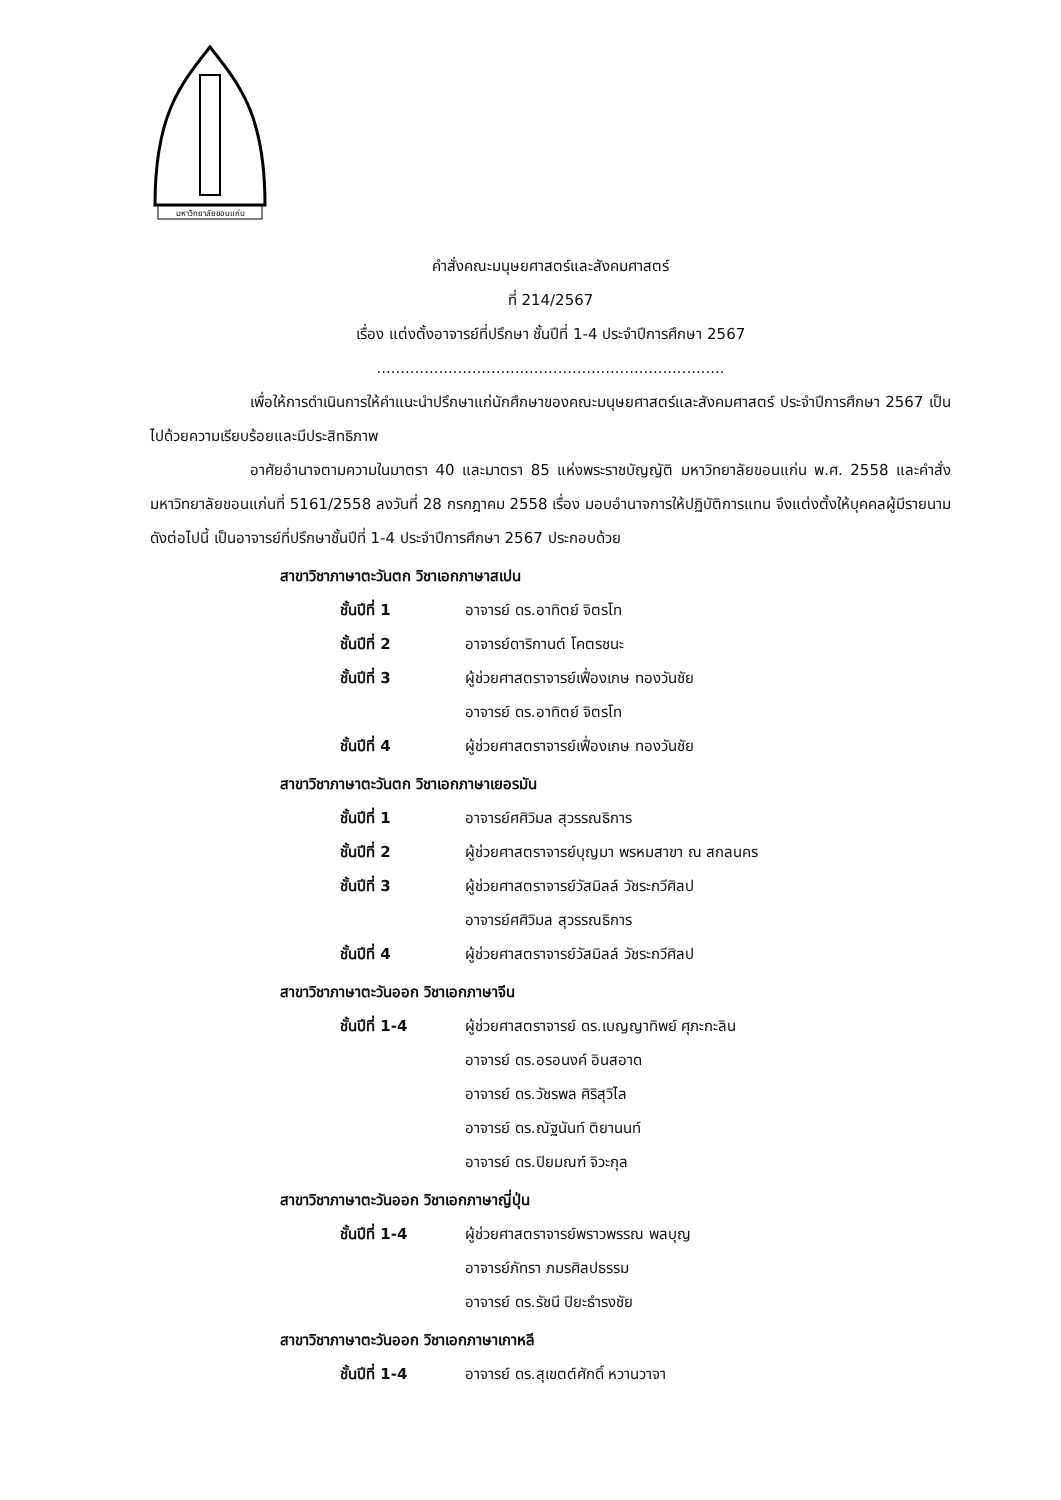มหาวิทยาลัยขอนแก่น
คำสั่งคณะมนุษยศาสตร์และสังคมศาสตร์
ที่ 214/2567
เรื่อง แต่งตั้งอาจารย์ที่ปรึกษา ชั้นปีที่ 1-4 ประจำปีการศึกษา 2567
.........................................................................
เพื่อให้การดำเนินการให้คำแนะนำปรึกษาแก่นักศึกษาของคณะมนุษยศาสตร์และสังคมศาสตร์ ประจำปีการศึกษา 2567 เป็นไปด้วยความเรียบร้อยและมีประสิทธิภาพ
อาศัยอำนาจตามความในมาตรา 40 และมาตรา 85 แห่งพระราชบัญญัติ มหาวิทยาลัยขอนแก่น พ.ศ. 2558 และคำสั่งมหาวิทยาลัยขอนแก่นที่ 5161/2558 ลงวันที่ 28 กรกฎาคม 2558 เรื่อง มอบอำนาจการให้ปฏิบัติการแทน จึงแต่งตั้งให้บุคคลผู้มีรายนามดังต่อไปนี้ เป็นอาจารย์ที่ปรึกษาชั้นปีที่ 1-4 ประจำปีการศึกษา 2567 ประกอบด้วย
สาขาวิชาภาษาตะวันตก วิชาเอกภาษาสเปน
ชั้นปีที่ 1 อาจารย์ ดร.อาทิตย์ จิตรโท
ชั้นปีที่ 2 อาจารย์ดาริกานต์ โคตรชนะ
ชั้นปีที่ 3 ผู้ช่วยศาสตราจารย์เฟื่องเกษ ทองวันชัย
อาจารย์ ดร.อาทิตย์ จิตรโท
ชั้นปีที่ 4 ผู้ช่วยศาสตราจารย์เฟื่องเกษ ทองวันชัย
สาขาวิชาภาษาตะวันตก วิชาเอกภาษาเยอรมัน
ชั้นปีที่ 1 อาจารย์ศศิวิมล สุวรรณธิการ
ชั้นปีที่ 2 ผู้ช่วยศาสตราจารย์บุญมา พรหมสาขา ณ สกลนคร
ชั้นปีที่ 3 ผู้ช่วยศาสตราจารย์วัสมิลล์ วัชระกวีศิลป
อาจารย์ศศิวิมล สุวรรณธิการ
ชั้นปีที่ 4 ผู้ช่วยศาสตราจารย์วัสมิลล์ วัชระกวีศิลป
สาขาวิชาภาษาตะวันออก วิชาเอกภาษาจีน
ชั้นปีที่ 1-4 ผู้ช่วยศาสตราจารย์ ดร.เบญญาทิพย์ ศุภะกะลิน
อาจารย์ ดร.อรอนงค์ อินสอาด
อาจารย์ ดร.วัชรพล ศิริสุวิไล
อาจารย์ ดร.ณัฐนันท์ ติยานนท์
อาจารย์ ดร.ปิยมณฑ์ จิวะกุล
สาขาวิชาภาษาตะวันออก วิชาเอกภาษาญี่ปุ่น
ชั้นปีที่ 1-4 ผู้ช่วยศาสตราจารย์พราวพรรณ พลบุญ
อาจารย์ภัทรา ภมรศิลปธรรม
อาจารย์ ดร.รัชนี ปิยะธำรงชัย
สาขาวิชาภาษาตะวันออก วิชาเอกภาษาเกาหลี
ชั้นปีที่ 1-4 อาจารย์ ดร.สุเขตต์ศักดิ์ หวานวาจา